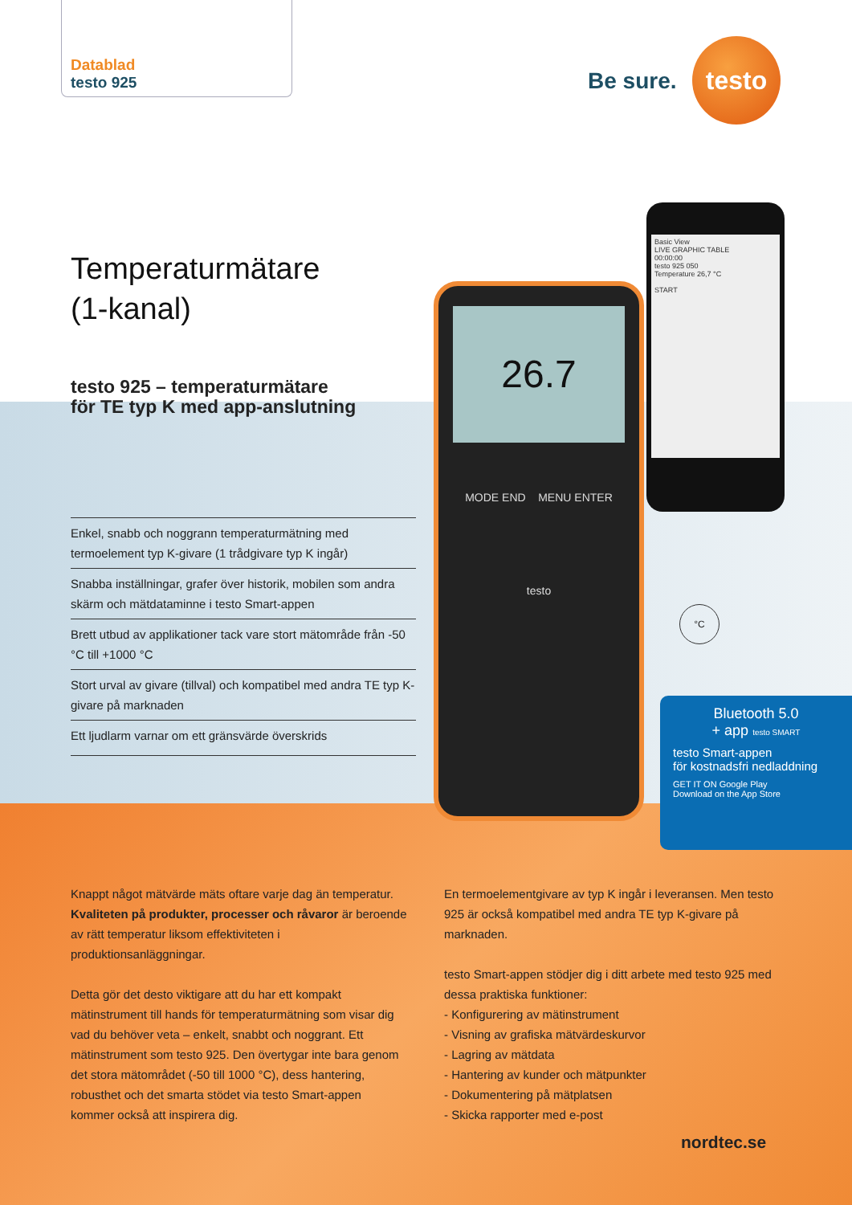Datablad
testo 925
Be sure.
testo
26.7
MODE END MENU ENTER
testo
Basic View
LIVE GRAPHIC TABLE
00:00:00
testo 925 050
Temperature 26,7 °C
START
°C
Bluetooth 5.0
+ app testo SMART
testo Smart-appen
för kostnadsfri nedladdning
GET IT ON Google Play
Download on the App Store
Temperaturmätare
(1-kanal)
testo 925 – temperaturmätare
för TE typ K med app-anslutning
Enkel, snabb och noggrann temperaturmätning med termoelement typ K-givare (1 trådgivare typ K ingår)
Snabba inställningar, grafer över historik, mobilen som andra skärm och mätdataminne i testo Smart-appen
Brett utbud av applikationer tack vare stort mätområde från -50 °C till +1000 °C
Stort urval av givare (tillval) och kompatibel med andra TE typ K-givare på marknaden
Ett ljudlarm varnar om ett gränsvärde överskrids
Knappt något mätvärde mäts oftare varje dag än temperatur. Kvaliteten på produkter, processer och råvaror är beroende av rätt temperatur liksom effektiviteten i produktionsanläggningar.
Detta gör det desto viktigare att du har ett kompakt mätinstrument till hands för temperaturmätning som visar dig vad du behöver veta – enkelt, snabbt och noggrant. Ett mätinstrument som testo 925. Den övertygar inte bara genom det stora mätområdet (-50 till 1000 °C), dess hantering, robusthet och det smarta stödet via testo Smart-appen kommer också att inspirera dig.
En termoelementgivare av typ K ingår i leveransen. Men testo 925 är också kompatibel med andra TE typ K-givare på marknaden.
testo Smart-appen stödjer dig i ditt arbete med testo 925 med dessa praktiska funktioner:
- Konfigurering av mätinstrument
- Visning av grafiska mätvärdeskurvor
- Lagring av mätdata
- Hantering av kunder och mätpunkter
- Dokumentering på mätplatsen
- Skicka rapporter med e-post
nordtec.se